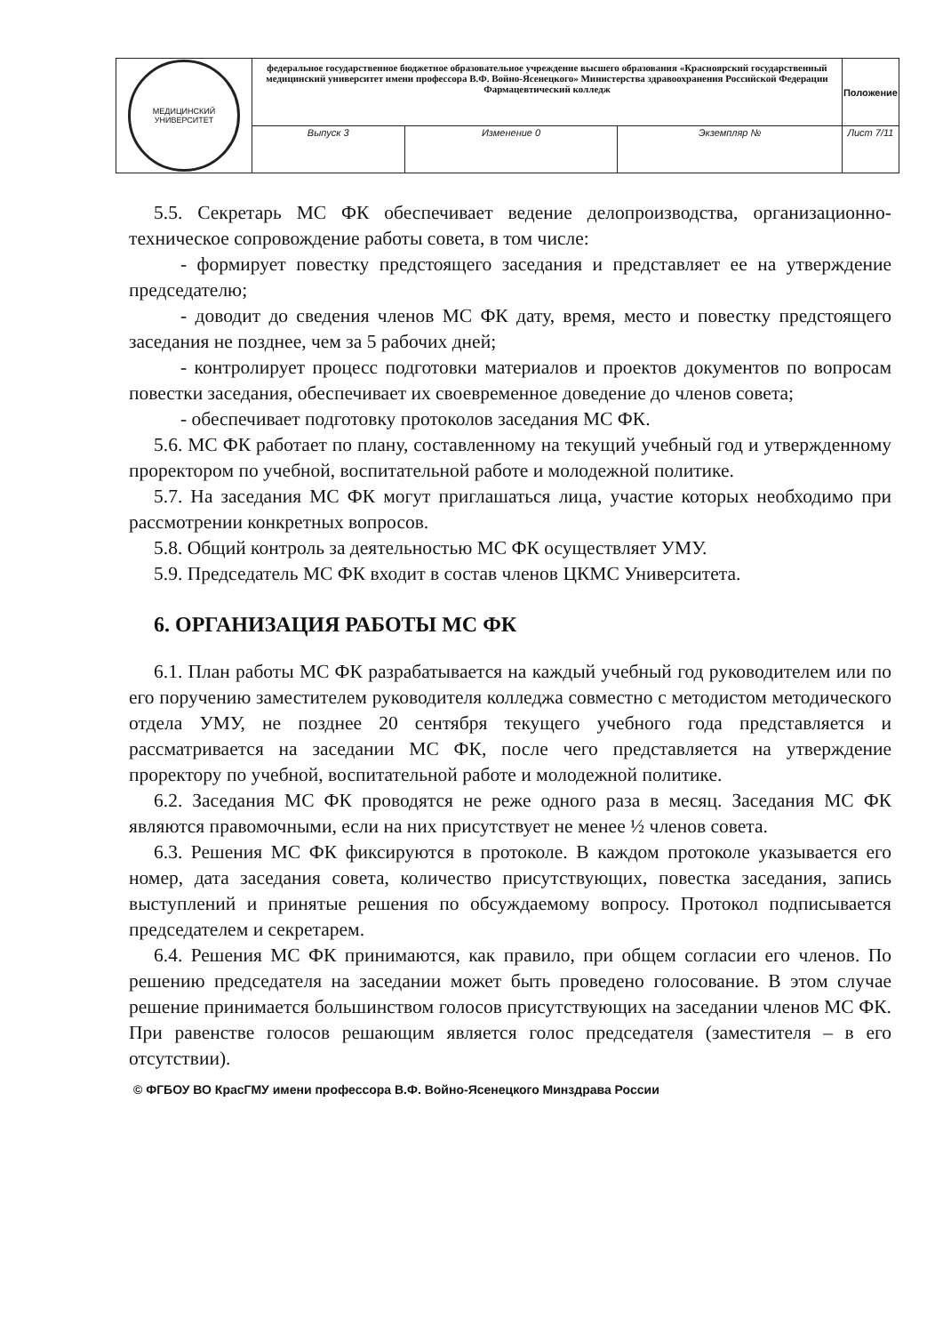| МЕДИЦИНСКИЙ УНИВЕРСИТЕТ | федеральное государственное бюджетное образовательное учреждение высшего образования «Красноярский государственный медицинский университет имени профессора В.Ф. Войно-Ясенецкого» Министерства здравоохранения Российской Федерации Фармацевтический колледж | | | Положение |
| | Выпуск 3 | Изменение 0 | Экземпляр № | Лист 7/11 |
5.5. Секретарь МС ФК обеспечивает ведение делопроизводства, организационно-техническое сопровождение работы совета, в том числе:
- формирует повестку предстоящего заседания и представляет ее на утверждение председателю;
- доводит до сведения членов МС ФК дату, время, место и повестку предстоящего заседания не позднее, чем за 5 рабочих дней;
- контролирует процесс подготовки материалов и проектов документов по вопросам повестки заседания, обеспечивает их своевременное доведение до членов совета;
- обеспечивает подготовку протоколов заседания МС ФК.
5.6. МС ФК работает по плану, составленному на текущий учебный год и утвержденному проректором по учебной, воспитательной работе и молодежной политике.
5.7. На заседания МС ФК могут приглашаться лица, участие которых необходимо при рассмотрении конкретных вопросов.
5.8. Общий контроль за деятельностью МС ФК осуществляет УМУ.
5.9. Председатель МС ФК входит в состав членов ЦКМС Университета.
6. ОРГАНИЗАЦИЯ РАБОТЫ МС ФК
6.1. План работы МС ФК разрабатывается на каждый учебный год руководителем или по его поручению заместителем руководителя колледжа совместно с методистом методического отдела УМУ, не позднее 20 сентября текущего учебного года представляется и рассматривается на заседании МС ФК, после чего представляется на утверждение проректору по учебной, воспитательной работе и молодежной политике.
6.2. Заседания МС ФК проводятся не реже одного раза в месяц. Заседания МС ФК являются правомочными, если на них присутствует не менее ½ членов совета.
6.3. Решения МС ФК фиксируются в протоколе. В каждом протоколе указывается его номер, дата заседания совета, количество присутствующих, повестка заседания, запись выступлений и принятые решения по обсуждаемому вопросу. Протокол подписывается председателем и секретарем.
6.4. Решения МС ФК принимаются, как правило, при общем согласии его членов. По решению председателя на заседании может быть проведено голосование. В этом случае решение принимается большинством голосов присутствующих на заседании членов МС ФК. При равенстве голосов решающим является голос председателя (заместителя – в его отсутствии).
© ФГБОУ ВО КрасГМУ имени профессора В.Ф. Войно-Ясенецкого Минздрава России